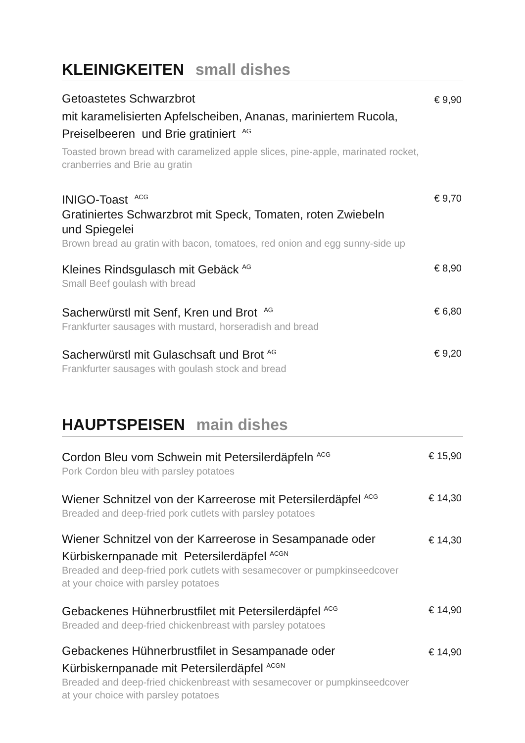KLEINIGKEITEN small dishes
Getoastetes Schwarzbrot
€ 9,90
mit karamelisierten Apfelscheiben, Ananas, mariniertem Rucola,
Preiselbeeren und Brie gratiniert <sup>AG</sup>
Toasted brown bread with caramelized apple slices, pine-apple, marinated rocket,
cranberries and Brie au gratin
INIGO-Toast <sup>ACG</sup>
Gratiniertes Schwarzbrot mit Speck, Tomaten, roten Zwiebeln
und Spiegelei
Brown bread au gratin with bacon, tomatoes, red onion and egg sunny-side up
€ 9,70
Kleines Rindsgulasch mit Gebäck <sup>AG</sup>
Small Beef goulash with bread
€ 8,90
Sacherwürstl mit Senf, Kren und Brot <sup>AG</sup>
Frankfurter sausages with mustard, horseradish and bread
€ 6,80
Sacherwürstl mit Gulaschsaft und Brot <sup>AG</sup>
Frankfurter sausages with goulash stock and bread
€ 9,20
HAUPTSPEISEN main dishes
Cordon Bleu vom Schwein mit Petersilerdäpfeln <sup>ACG</sup>
Pork Cordon bleu with parsley potatoes
€ 15,90
Wiener Schnitzel von der Karreerose mit Petersilerdäpfel <sup>ACG</sup>
Breaded and deep-fried pork cutlets with parsley potatoes
€ 14,30
Wiener Schnitzel von der Karreerose in Sesampanade oder
Kürbiskernpanade mit Petersilerdäpfel <sup>ACGN</sup>
Breaded and deep-fried pork cutlets with sesamecover or pumpkinseedcover
at your choice with parsley potatoes
€ 14,30
Gebackenes Hühnerbrustfilet mit Petersilerdäpfel <sup>ACG</sup>
Breaded and deep-fried chickenbreast with parsley potatoes
€ 14,90
Gebackenes Hühnerbrustfilet in Sesampanade oder
Kürbiskernpanade mit Petersilerdäpfel <sup>ACGN</sup>
Breaded and deep-fried chickenbreast with sesamecover or pumpkinseedcover
at your choice with parsley potatoes
€ 14,90